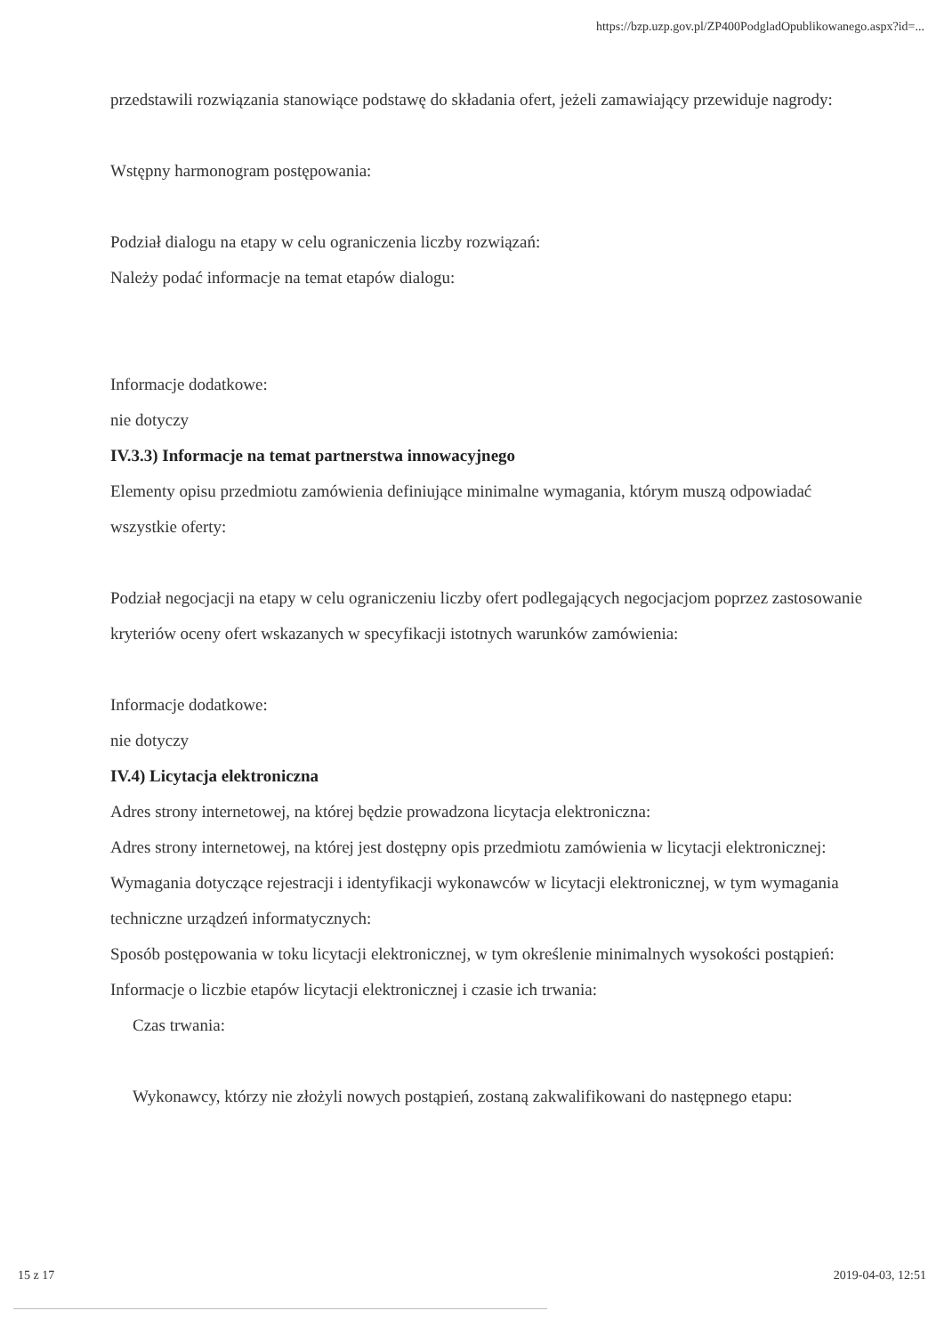https://bzp.uzp.gov.pl/ZP400PodgladOpublikowanego.aspx?id=...
przedstawili rozwiązania stanowiące podstawę do składania ofert, jeżeli zamawiający przewiduje nagrody:
Wstępny harmonogram postępowania:
Podział dialogu na etapy w celu ograniczenia liczby rozwiązań:
Należy podać informacje na temat etapów dialogu:
Informacje dodatkowe:
nie dotyczy
IV.3.3) Informacje na temat partnerstwa innowacyjnego
Elementy opisu przedmiotu zamówienia definiujące minimalne wymagania, którym muszą odpowiadać wszystkie oferty:
Podział negocjacji na etapy w celu ograniczeniu liczby ofert podlegających negocjacjom poprzez zastosowanie kryteriów oceny ofert wskazanych w specyfikacji istotnych warunków zamówienia:
Informacje dodatkowe:
nie dotyczy
IV.4) Licytacja elektroniczna
Adres strony internetowej, na której będzie prowadzona licytacja elektroniczna:
Adres strony internetowej, na której jest dostępny opis przedmiotu zamówienia w licytacji elektronicznej:
Wymagania dotyczące rejestracji i identyfikacji wykonawców w licytacji elektronicznej, w tym wymagania techniczne urządzeń informatycznych:
Sposób postępowania w toku licytacji elektronicznej, w tym określenie minimalnych wysokości postąpień:
Informacje o liczbie etapów licytacji elektronicznej i czasie ich trwania:
Czas trwania:
Wykonawcy, którzy nie złożyli nowych postąpień, zostaną zakwalifikowani do następnego etapu:
15 z 17 2019-04-03, 12:51